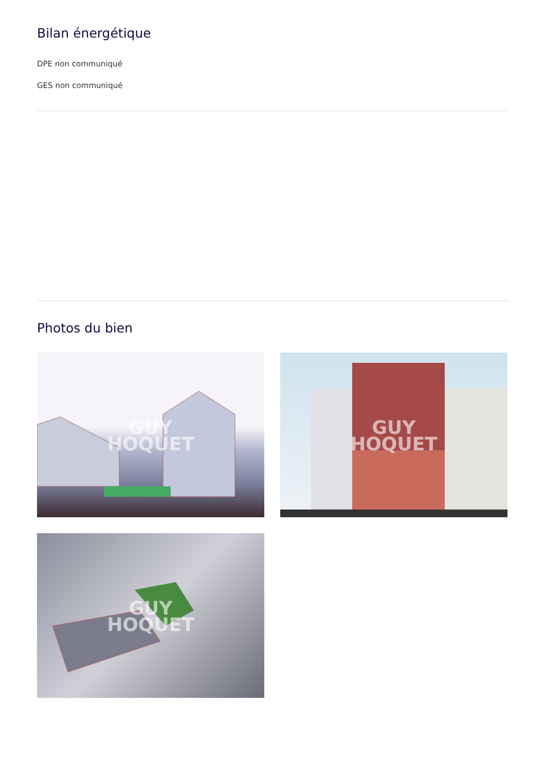Bilan énergétique
DPE non communiqué
GES non communiqué
Photos du bien
GUY
HOQUET
GUY
HOQUET
GUY
HOQUET